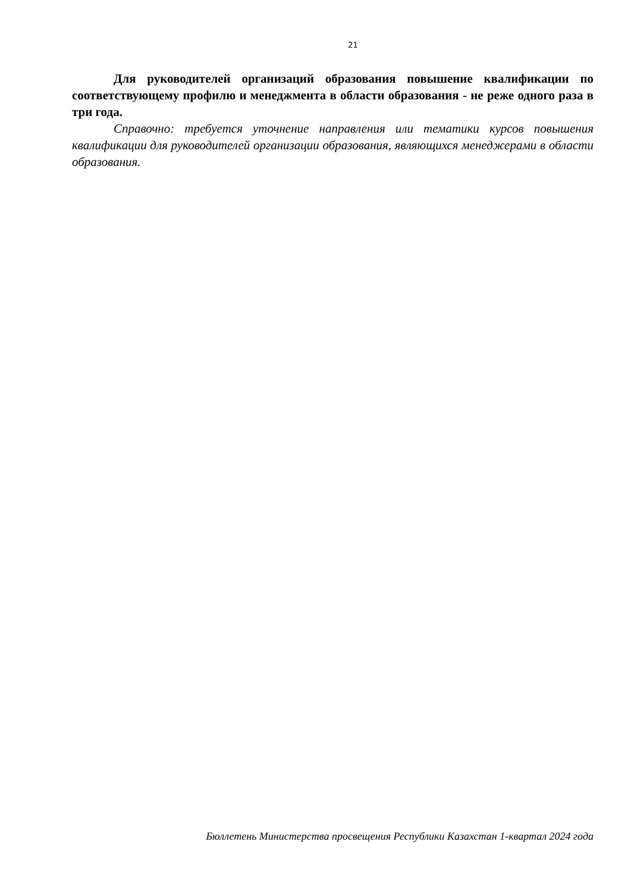21
Для руководителей организаций образования повышение квалификации по соответствующему профилю и менеджмента в области образования - не реже одного раза в три года.
Справочно: требуется уточнение направления или тематики курсов повышения квалификации для руководителей организации образования, являющихся менеджерами в области образования.
Бюллетень Министерства просвещения Республики Казахстан 1-квартал 2024 года